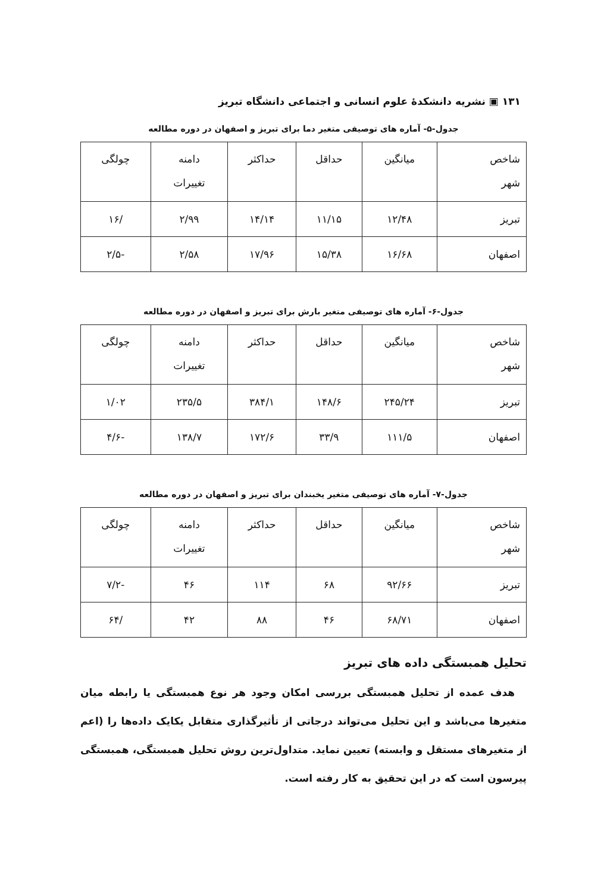۱۳۱ ▣ نشریه دانشکدهٔ علوم انسانی و اجتماعی دانشگاه تبریز
جدول-۵- آماره های توصیفی متغیر دما برای تبریز و اصفهان در دوره مطالعه
| شاخص شهر | میانگین | حداقل | حداکثر | دامنه تغییرات | چولگی |
| --- | --- | --- | --- | --- | --- |
| تبریز | ۱۲/۴۸ | ۱۱/۱۵ | ۱۴/۱۴ | ۲/۹۹ | /۱۶ |
| اصفهان | ۱۶/۶۸ | ۱۵/۳۸ | ۱۷/۹۶ | ۲/۵۸ | -۲/۵ |
جدول-۶- آماره های توصیفی متغیر بارش برای تبریز و اصفهان در دوره مطالعه
| شاخص شهر | میانگین | حداقل | حداکثر | دامنه تغییرات | چولگی |
| --- | --- | --- | --- | --- | --- |
| تبریز | ۲۴۵/۲۴ | ۱۴۸/۶ | ۳۸۴/۱ | ۲۳۵/۵ | ۱/۰۲ |
| اصفهان | ۱۱۱/۵ | ۳۳/۹ | ۱۷۲/۶ | ۱۳۸/۷ | -۴/۶ |
جدول-۷- آماره های توصیفی متغیر یخبندان برای تبریز و اصفهان در دوره مطالعه
| شاخص شهر | میانگین | حداقل | حداکثر | دامنه تغییرات | چولگی |
| --- | --- | --- | --- | --- | --- |
| تبریز | ۹۲/۶۶ | ۶۸ | ۱۱۴ | ۴۶ | -۷/۲ |
| اصفهان | ۶۸/۷۱ | ۴۶ | ۸۸ | ۴۲ | /۶۴ |
تحلیل همبستگی داده های تبریز
هدف عمده از تحلیل همبستگی بررسی امکان وجود هر نوع همبستگی یا رابطه میان متغیرها می‌باشد و این تحلیل می‌تواند درجاتی از تأثیرگذاری متقابل یکایک داده‌ها را (اعم از متغیرهای مستقل و وابسته) تعیین نماید. متداول‌ترین روش تحلیل همبستگی، همبستگی پیرسون است که در این تحقیق به کار رفته است.